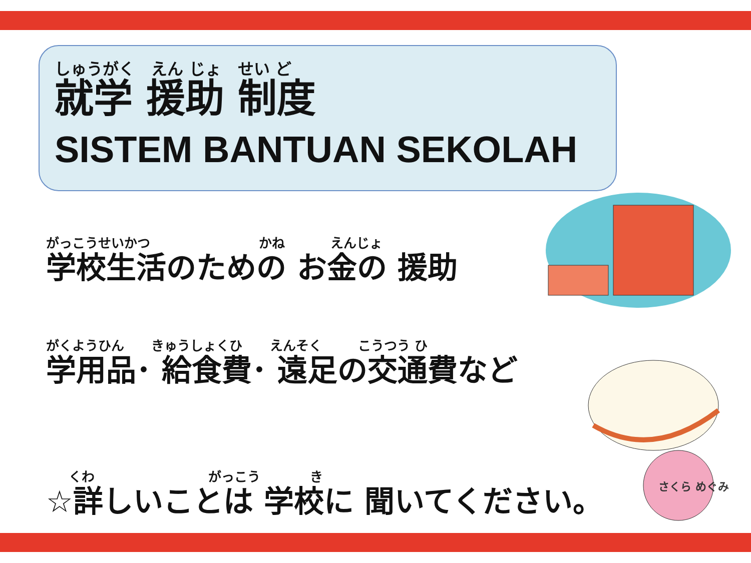しゅうがく えん じょ せい ど
就学 援助 制度
SISTEM BANTUAN SEKOLAH
がっこうせいかつ かね えんじょ
学校生活のための お金の 援助
がくようひん きゅうしょくひ えんそく こうつう ひ
学用品･ 給食費･ 遠足の交通費など
くわ がっこう き
☆詳しいことは 学校に 聞いてください。
さくら めぐみ